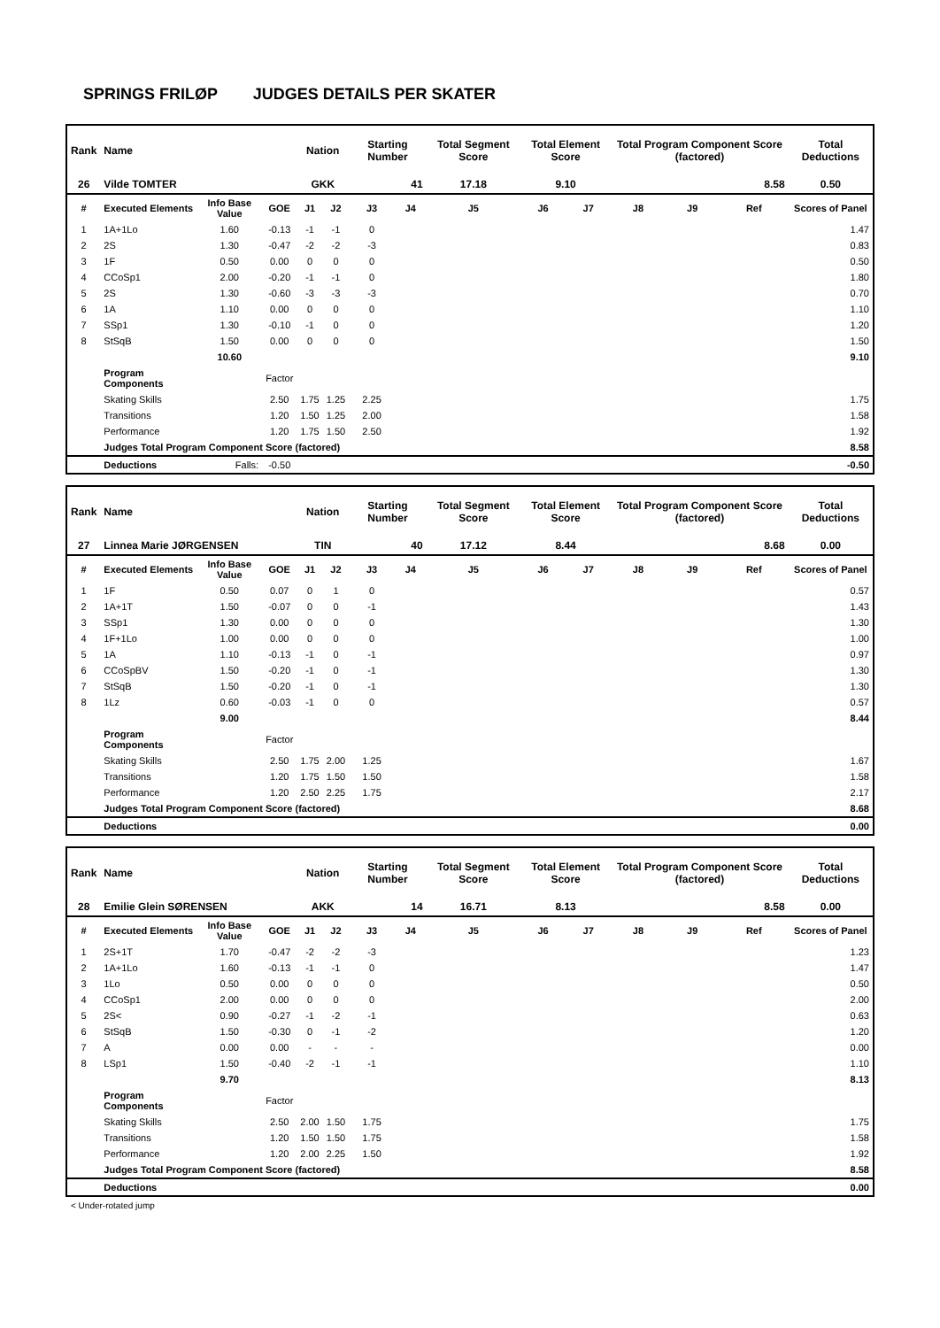SPRINGS FRILØP JUDGES DETAILS PER SKATER
| Rank | Name | | | Nation | | Starting Number | | Total Segment Score | Total Element Score | | Total Program Component Score (factored) | | | Total Deductions |
| --- | --- | --- | --- | --- | --- | --- | --- | --- | --- | --- | --- | --- | --- | --- |
| 26 | Vilde TOMTER | | | GKK | | 41 | | 17.18 | 9.10 | | 8.58 | | | 0.50 |
| # | Executed Elements | Info Base Value | GOE | J1 | J2 | J3 | J4 | J5 | J6 | J7 | J8 | J9 | Ref | Scores of Panel |
| 1 | 1A+1Lo | 1.60 | -0.13 | -1 | -1 | 0 | | | | | | | | 1.47 |
| 2 | 2S | 1.30 | -0.47 | -2 | -2 | -3 | | | | | | | | 0.83 |
| 3 | 1F | 0.50 | 0.00 | 0 | 0 | 0 | | | | | | | | 0.50 |
| 4 | CCoSp1 | 2.00 | -0.20 | -1 | -1 | 0 | | | | | | | | 1.80 |
| 5 | 2S | 1.30 | -0.60 | -3 | -3 | -3 | | | | | | | | 0.70 |
| 6 | 1A | 1.10 | 0.00 | 0 | 0 | 0 | | | | | | | | 1.10 |
| 7 | SSp1 | 1.30 | -0.10 | -1 | 0 | 0 | | | | | | | | 1.20 |
| 8 | StSqB | 1.50 | 0.00 | 0 | 0 | 0 | | | | | | | | 1.50 |
| | | 10.60 | | | | | | | | | | | | 9.10 |
| | Program Components | | Factor | | | | | | | | | | | |
| | Skating Skills | | 2.50 | 1.75 | 1.25 | 2.25 | | | | | | | | 1.75 |
| | Transitions | | 1.20 | 1.50 | 1.25 | 2.00 | | | | | | | | 1.58 |
| | Performance | | 1.20 | 1.75 | 1.50 | 2.50 | | | | | | | | 1.92 |
| | Judges Total Program Component Score (factored) | | | | | | | | | | | | | 8.58 |
| | Deductions | Falls: | -0.50 | | | | | | | | | | | -0.50 |
| Rank | Name | | | Nation | | Starting Number | | Total Segment Score | Total Element Score | | Total Program Component Score (factored) | | | Total Deductions |
| --- | --- | --- | --- | --- | --- | --- | --- | --- | --- | --- | --- | --- | --- | --- |
| 27 | Linnea Marie JØRGENSEN | | | TIN | | 40 | | 17.12 | 8.44 | | 8.68 | | | 0.00 |
| # | Executed Elements | Info Base Value | GOE | J1 | J2 | J3 | J4 | J5 | J6 | J7 | J8 | J9 | Ref | Scores of Panel |
| 1 | 1F | 0.50 | 0.07 | 0 | 1 | 0 | | | | | | | | 0.57 |
| 2 | 1A+1T | 1.50 | -0.07 | 0 | 0 | -1 | | | | | | | | 1.43 |
| 3 | SSp1 | 1.30 | 0.00 | 0 | 0 | 0 | | | | | | | | 1.30 |
| 4 | 1F+1Lo | 1.00 | 0.00 | 0 | 0 | 0 | | | | | | | | 1.00 |
| 5 | 1A | 1.10 | -0.13 | -1 | 0 | -1 | | | | | | | | 0.97 |
| 6 | CCoSpBV | 1.50 | -0.20 | -1 | 0 | -1 | | | | | | | | 1.30 |
| 7 | StSqB | 1.50 | -0.20 | -1 | 0 | -1 | | | | | | | | 1.30 |
| 8 | 1Lz | 0.60 | -0.03 | -1 | 0 | 0 | | | | | | | | 0.57 |
| | | 9.00 | | | | | | | | | | | | 8.44 |
| | Program Components | | Factor | | | | | | | | | | | |
| | Skating Skills | | 2.50 | 1.75 | 2.00 | 1.25 | | | | | | | | 1.67 |
| | Transitions | | 1.20 | 1.75 | 1.50 | 1.50 | | | | | | | | 1.58 |
| | Performance | | 1.20 | 2.50 | 2.25 | 1.75 | | | | | | | | 2.17 |
| | Judges Total Program Component Score (factored) | | | | | | | | | | | | | 8.68 |
| | Deductions | | | | | | | | | | | | | 0.00 |
| Rank | Name | | | Nation | | Starting Number | | Total Segment Score | Total Element Score | | Total Program Component Score (factored) | | | Total Deductions |
| --- | --- | --- | --- | --- | --- | --- | --- | --- | --- | --- | --- | --- | --- | --- |
| 28 | Emilie Glein SØRENSEN | | | AKK | | 14 | | 16.71 | 8.13 | | 8.58 | | | 0.00 |
| # | Executed Elements | Info Base Value | GOE | J1 | J2 | J3 | J4 | J5 | J6 | J7 | J8 | J9 | Ref | Scores of Panel |
| 1 | 2S+1T | 1.70 | -0.47 | -2 | -2 | -3 | | | | | | | | 1.23 |
| 2 | 1A+1Lo | 1.60 | -0.13 | -1 | -1 | 0 | | | | | | | | 1.47 |
| 3 | 1Lo | 0.50 | 0.00 | 0 | 0 | 0 | | | | | | | | 0.50 |
| 4 | CCoSp1 | 2.00 | 0.00 | 0 | 0 | 0 | | | | | | | | 2.00 |
| 5 | 2S< | 0.90 | -0.27 | -1 | -2 | -1 | | | | | | | | 0.63 |
| 6 | StSqB | 1.50 | -0.30 | 0 | -1 | -2 | | | | | | | | 1.20 |
| 7 | A | 0.00 | 0.00 | - | - | - | | | | | | | | 0.00 |
| 8 | LSp1 | 1.50 | -0.40 | -2 | -1 | -1 | | | | | | | | 1.10 |
| | | 9.70 | | | | | | | | | | | | 8.13 |
| | Program Components | | Factor | | | | | | | | | | | |
| | Skating Skills | | 2.50 | 2.00 | 1.50 | 1.75 | | | | | | | | 1.75 |
| | Transitions | | 1.20 | 1.50 | 1.50 | 1.75 | | | | | | | | 1.58 |
| | Performance | | 1.20 | 2.00 | 2.25 | 1.50 | | | | | | | | 1.92 |
| | Judges Total Program Component Score (factored) | | | | | | | | | | | | | 8.58 |
| | Deductions | | | | | | | | | | | | | 0.00 |
< Under-rotated jump